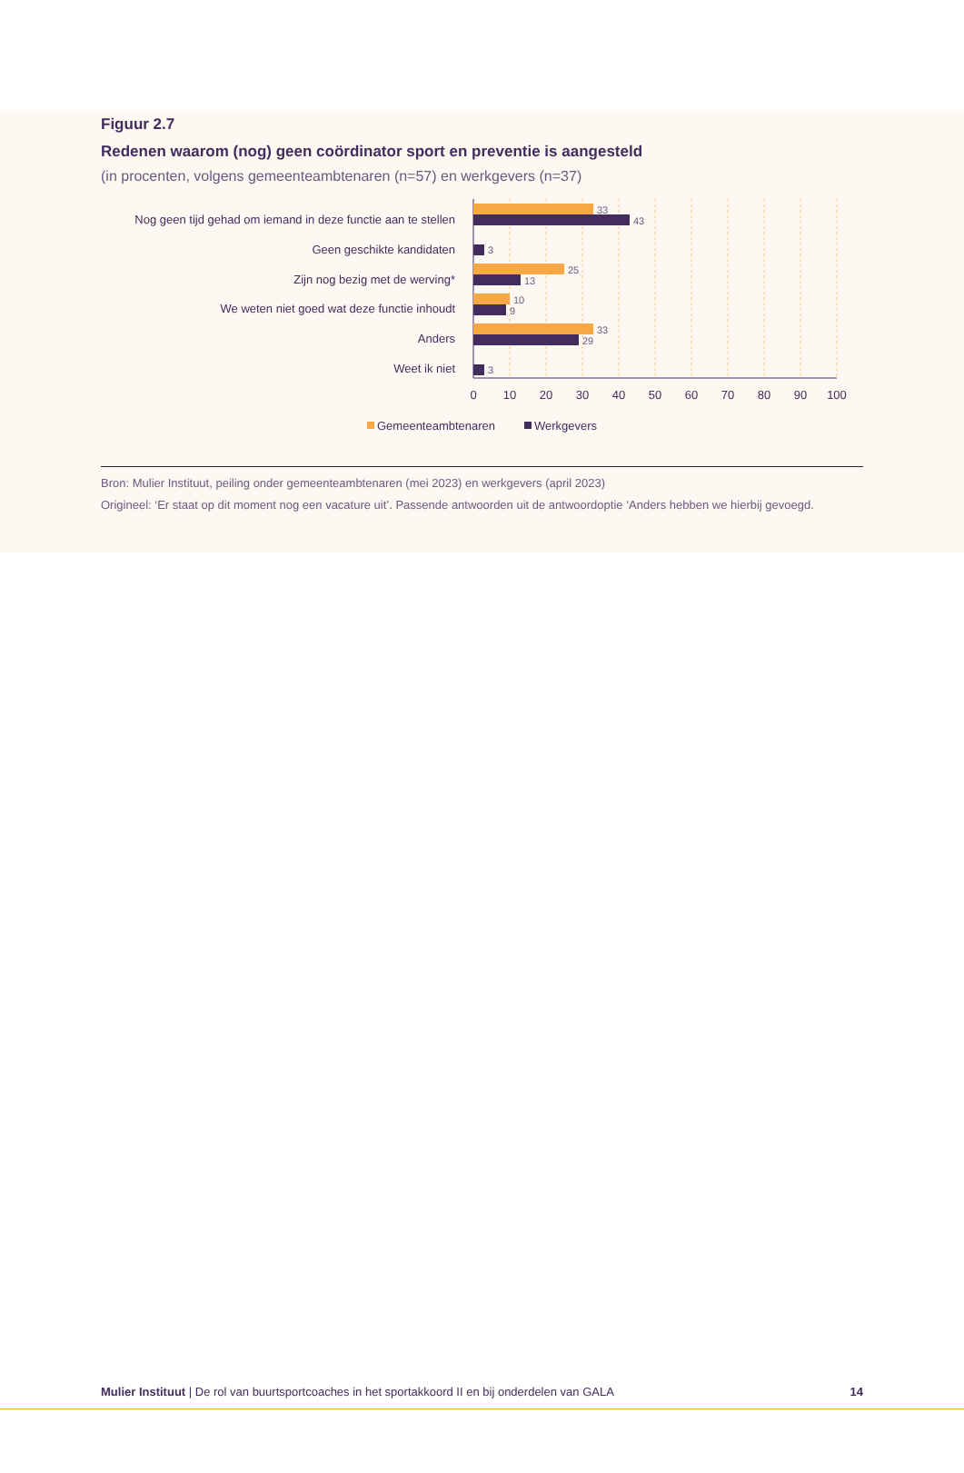Figuur 2.7
Redenen waarom (nog) geen coördinator sport en preventie is aangesteld
(in procenten, volgens gemeenteambtenaren (n=57) en werkgevers (n=37)
Nog geen tijd gehad om iemand in deze functie aan te stellen
Geen geschikte kandidaten
Zijn nog bezig met de werving*
We weten niet goed wat deze functie inhoudt
Anders
Weet ik niet
33
43
3
25
13
10
9
33
29
3
0
10
20
30
40
50
60
70
80
90
100
Gemeenteambtenaren
Werkgevers
Bron: Mulier Instituut, peiling onder gemeenteambtenaren (mei 2023) en werkgevers (april 2023)
Origineel: ‘Er staat op dit moment nog een vacature uit’. Passende antwoorden uit de antwoordoptie ‘Anders hebben we hierbij gevoegd.
Mulier Instituut | De rol van buurtsportcoaches in het sportakkoord II en bij onderdelen van GALA 14